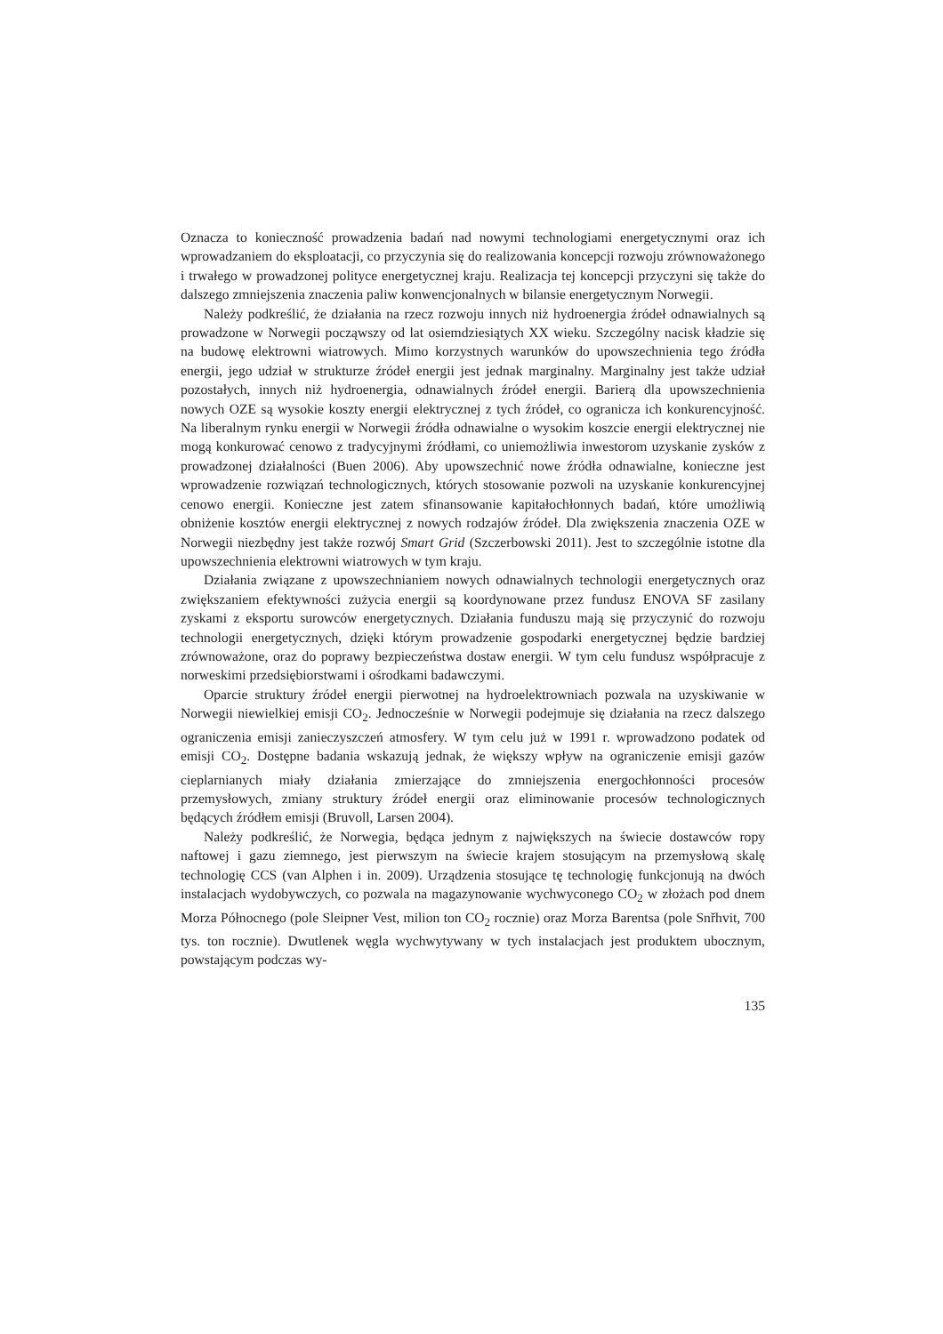Oznacza to konieczność prowadzenia badań nad nowymi technologiami energetycznymi oraz ich wprowadzaniem do eksploatacji, co przyczynia się do realizowania koncepcji rozwoju zrównoważonego i trwałego w prowadzonej polityce energetycznej kraju. Realizacja tej koncepcji przyczyni się także do dalszego zmniejszenia znaczenia paliw konwencjonalnych w bilansie energetycznym Norwegii.
Należy podkreślić, że działania na rzecz rozwoju innych niż hydroenergia źródeł odnawialnych są prowadzone w Norwegii począwszy od lat osiemdziesiątych XX wieku. Szczególny nacisk kładzie się na budowę elektrowni wiatrowych. Mimo korzystnych warunków do upowszechnienia tego źródła energii, jego udział w strukturze źródeł energii jest jednak marginalny. Marginalny jest także udział pozostałych, innych niż hydroenergia, odnawialnych źródeł energii. Barierą dla upowszechnienia nowych OZE są wysokie koszty energii elektrycznej z tych źródeł, co ogranicza ich konkurencyjność. Na liberalnym rynku energii w Norwegii źródła odnawialne o wysokim koszcie energii elektrycznej nie mogą konkurować cenowo z tradycyjnymi źródłami, co uniemożliwia inwestorom uzyskanie zysków z prowadzonej działalności (Buen 2006). Aby upowszechnić nowe źródła odnawialne, konieczne jest wprowadzenie rozwiązań technologicznych, których stosowanie pozwoli na uzyskanie konkurencyjnej cenowo energii. Konieczne jest zatem sfinansowanie kapitałochłonnych badań, które umożliwią obniżenie kosztów energii elektrycznej z nowych rodzajów źródeł. Dla zwiększenia znaczenia OZE w Norwegii niezbędny jest także rozwój Smart Grid (Szczerbowski 2011). Jest to szczególnie istotne dla upowszechnienia elektrowni wiatrowych w tym kraju.
Działania związane z upowszechnianiem nowych odnawialnych technologii energetycznych oraz zwiększaniem efektywności zużycia energii są koordynowane przez fundusz ENOVA SF zasilany zyskami z eksportu surowców energetycznych. Działania funduszu mają się przyczynić do rozwoju technologii energetycznych, dzięki którym prowadzenie gospodarki energetycznej będzie bardziej zrównoważone, oraz do poprawy bezpieczeństwa dostaw energii. W tym celu fundusz współpracuje z norweskimi przedsiębiorstwami i ośrodkami badawczymi.
Oparcie struktury źródeł energii pierwotnej na hydroelektrowniach pozwala na uzyskiwanie w Norwegii niewielkiej emisji CO<sub>2</sub>. Jednocześnie w Norwegii podejmuje się działania na rzecz dalszego ograniczenia emisji zanieczyszczeń atmosfery. W tym celu już w 1991 r. wprowadzono podatek od emisji CO<sub>2</sub>. Dostępne badania wskazują jednak, że większy wpływ na ograniczenie emisji gazów cieplarnianych miały działania zmierzające do zmniejszenia energochłonności procesów przemysłowych, zmiany struktury źródeł energii oraz eliminowanie procesów technologicznych będących źródłem emisji (Bruvoll, Larsen 2004).
Należy podkreślić, że Norwegia, będąca jednym z największych na świecie dostawców ropy naftowej i gazu ziemnego, jest pierwszym na świecie krajem stosującym na przemysłową skalę technologię CCS (van Alphen i in. 2009). Urządzenia stosujące tę technologię funkcjonują na dwóch instalacjach wydobywczych, co pozwala na magazynowanie wychwyconego CO<sub>2</sub> w złożach pod dnem Morza Północnego (pole Sleipner Vest, milion ton CO<sub>2</sub> rocznie) oraz Morza Barentsa (pole Snřhvit, 700 tys. ton rocznie). Dwutlenek węgla wychwytywany w tych instalacjach jest produktem ubocznym, powstającym podczas wy-
135